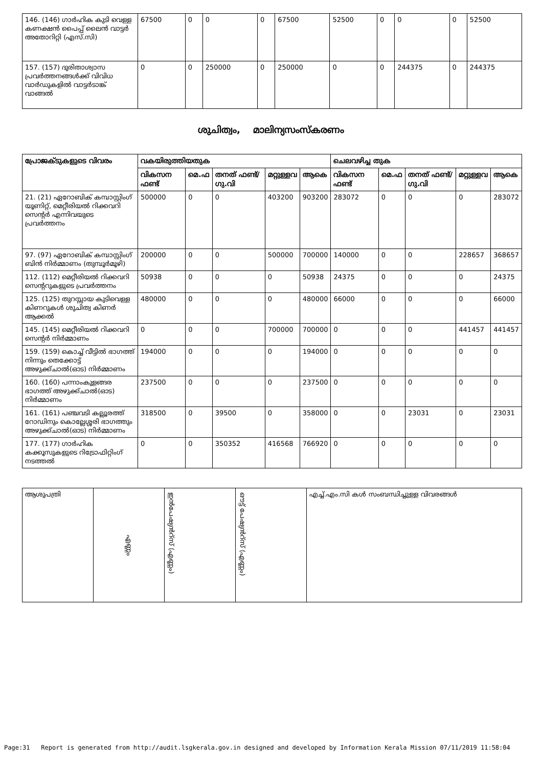| 146. (146) ഗാർഹിക കുടി വെള്ള കണക്ഷൻ പൈപ്പ് ലൈൻ വാട്ടർ അതോറിറ്റി (എസ്.സി) | 67500 | 0 | 0 | 0 | 67500 | 52500 | 0 | 0 | 0 | 52500 |
| 157. (157) ദുരിതാശ്വാസ പ്രവർത്തനങ്ങൾക്ക് വിവിധ വാർഡുകളിൽ വാട്ടർടാങ്ക് വാങ്ങൽ | 0 | 0 | 250000 | 0 | 250000 | 0 | 0 | 244375 | 0 | 244375 |
ശുചിത്വം, മാലിന്യസംസ്കരണം
| പ്രോജക്ടുകളുടെ വിവരം | വകയിരുത്തിയതുക | | | | | ചെലവഴിച്ച തുക | | | | |
| --- | --- | --- | --- | --- | --- | --- | --- | --- | --- | --- |
| | വികസന ഫണ്ട് | മെ.ഫ | തനത് ഫണ്ട്/ ഗു.വി | മറ്റുള്ളവ | ആകെ | വികസന ഫണ്ട് | മെ.ഫ | തനത് ഫണ്ട്/ ഗു.വി | മറ്റുള്ളവ | ആകെ |
| 21. (21) ഏറോബിക് കമ്പാസ്റ്റിംഗ് യൂണിറ്റ്, മെറ്റീരിയൽ റിക്കവറി സെന്റർ എന്നിവയുടെ പ്രവർത്തനം | 500000 | 0 | 0 | 403200 | 903200 | 283072 | 0 | 0 | 0 | 283072 |
| 97. (97) ഏറോബിക് കമ്പാസ്റ്റിംഗ് ബിൻ നിർമ്മാണം (തുമ്പൂർമൂഴി) | 200000 | 0 | 0 | 500000 | 700000 | 140000 | 0 | 0 | 228657 | 368657 |
| 112. (112) മെറ്റീരിയൽ റിക്കവറി സെന്ററുകളുടെ പ്രവർത്തനം | 50938 | 0 | 0 | 0 | 50938 | 24375 | 0 | 0 | 0 | 24375 |
| 125. (125) തുറസ്സായ കുടിവെള്ള കിണറുകൾ ശുചിത്വ കിണർ ആക്കൽ | 480000 | 0 | 0 | 0 | 480000 | 66000 | 0 | 0 | 0 | 66000 |
| 145. (145) മെറ്റീരിയൽ റിക്കവറി സെന്റർ നിർമ്മാണം | 0 | 0 | 0 | 700000 | 700000 | 0 | 0 | 0 | 441457 | 441457 |
| 159. (159) കൊച്ച് വീട്ടിൽ ഭാഗത്ത് നിന്നും തെക്കോട്ട് അഴുക്ക്ചാൽ(ഓട) നിർമ്മാണം | 194000 | 0 | 0 | 0 | 194000 | 0 | 0 | 0 | 0 | 0 |
| 160. (160) പന്നാംകുളങ്ങര ഭാഗത്ത് അഴുക്ക്ചാൽ(ഓട) നിർമ്മാണം | 237500 | 0 | 0 | 0 | 237500 | 0 | 0 | 0 | 0 | 0 |
| 161. (161) പഞ്ചവടി കല്ലൂരത്ത് റോഡിനും കൊല്ലേശ്ശരി ഭാഗത്തും അഴുക്ക്ചാൽ(ഓട) നിർമ്മാണം | 318500 | 0 | 39500 | 0 | 358000 | 0 | 0 | 23031 | 0 | 23031 |
| 177. (177) ഗാർഹിക കക്കൂസുകളുടെ റിട്രോഫിറ്റിംഗ് നടത്തൽ | 0 | 0 | 350352 | 416568 | 766920 | 0 | 0 | 0 | 0 | 0 |
| ആശുപത്രി | എണ്ണം | ഇൻപേഷ്യൻറ്സ് (എണ്ണം) | ഔട്ട് പേഷ്യൻറ്സ് (എണ്ണം) | എച്ച്.എം.സി കൾ സംബന്ധിച്ചുള്ള വിവരങ്ങൾ |
Page:31 Report is generated from http://audit.lsgkerala.gov.in designed and developed by Information Kerala Mission 07/11/2019 11:58:04